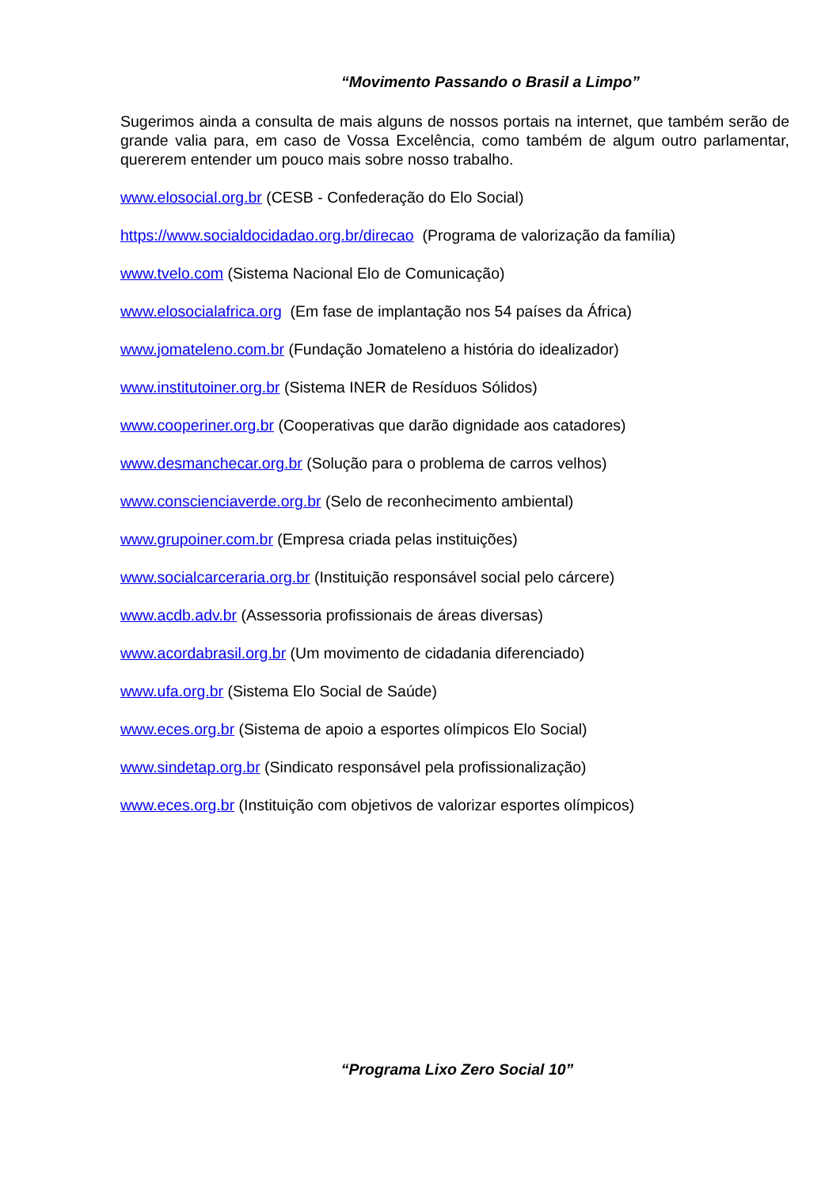“Movimento Passando o Brasil a Limpo”
Sugerimos ainda a consulta de mais alguns de nossos portais na internet, que também serão de grande valia para, em caso de Vossa Excelência, como também de algum outro parlamentar, quererem entender um pouco mais sobre nosso trabalho.
www.elosocial.org.br (CESB - Confederação do Elo Social)
https://www.socialdocidadao.org.br/direcao (Programa de valorização da família)
www.tvelo.com (Sistema Nacional Elo de Comunicação)
www.elosocialafrica.org (Em fase de implantação nos 54 países da África)
www.jomateleno.com.br (Fundação Jomateleno a história do idealizador)
www.institutoiner.org.br (Sistema INER de Resíduos Sólidos)
www.cooperiner.org.br (Cooperativas que darão dignidade aos catadores)
www.desmanchecar.org.br (Solução para o problema de carros velhos)
www.conscienciaverde.org.br (Selo de reconhecimento ambiental)
www.grupoiner.com.br (Empresa criada pelas instituições)
www.socialcarceraria.org.br (Instituição responsável social pelo cárcere)
www.acdb.adv.br (Assessoria profissionais de áreas diversas)
www.acordabrasil.org.br (Um movimento de cidadania diferenciado)
www.ufa.org.br (Sistema Elo Social de Saúde)
www.eces.org.br (Sistema de apoio a esportes olímpicos Elo Social)
www.sindetap.org.br (Sindicato responsável pela profissionalização)
www.eces.org.br (Instituição com objetivos de valorizar esportes olímpicos)
“Programa Lixo Zero Social 10”